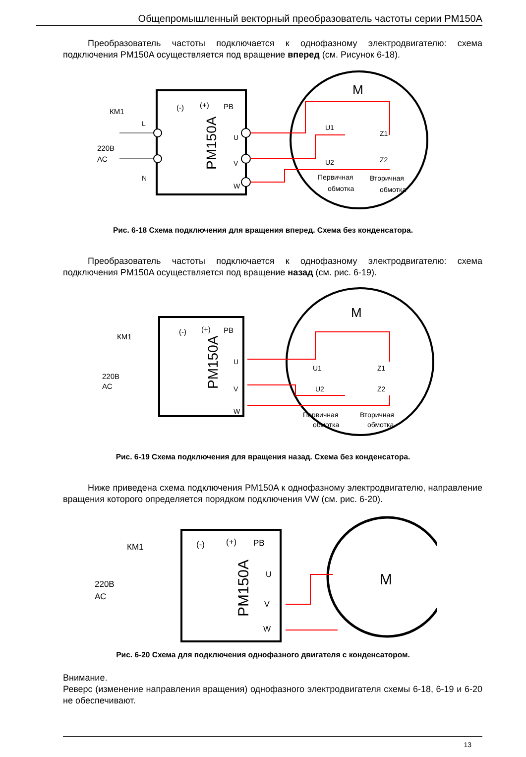Общепромышленный векторный преобразователь частоты серии PM150A
Преобразователь частоты подключается к однофазному электродвигателю: схема подключения PM150A осуществляется под вращение вперед (см. Рисунок 6-18).
КМ1
220В
АС
(-)
(+)
PB
L
N
U
V
W
PM150A
M
U1
Z1
U2
Z2
Первичная
обмотка
Вторичная
обмотка
Рис. 6-18 Схема подключения для вращения вперед. Схема без конденсатора.
Преобразователь частоты подключается к однофазному электродвигателю: схема подключения PM150A осуществляется под вращение назад (см. рис. 6-19).
КМ1
220В
АС
(-)
(+)
PB
U
V
W
PM150A
M
U1
Z1
U2
Z2
Первичная
обмотка
Вторичная
обмотка
Рис. 6-19 Схема подключения для вращения назад. Схема без конденсатора.
Ниже приведена схема подключения PM150A к однофазному электродвигателю, направление вращения которого определяется порядком подключения VW (см. рис. 6-20).
КМ1
220В
АС
(-)
(+)
PB
U
V
W
PM150A
M
Рис. 6-20 Схема для подключения однофазного двигателя с конденсатором.
Внимание.
Реверс (изменение направления вращения) однофазного электродвигателя схемы 6-18, 6-19 и 6-20 не обеспечивают.
13